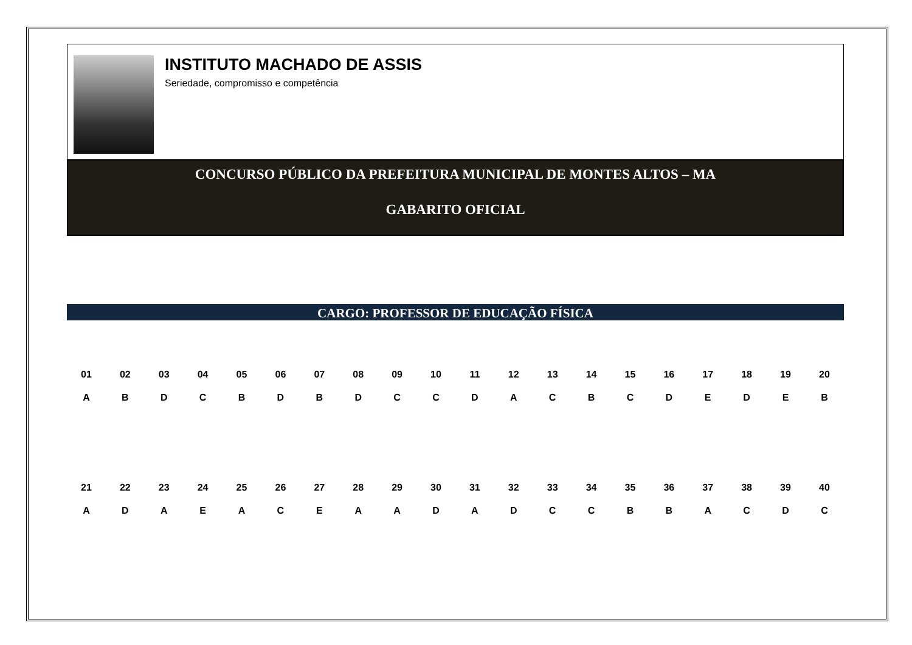INSTITUTO MACHADO DE ASSIS
Seriedade, compromisso e competência
CONCURSO PÚBLICO DA PREFEITURA MUNICIPAL DE MONTES ALTOS – MA
GABARITO OFICIAL
CARGO: PROFESSOR DE EDUCAÇÃO FÍSICA
| 01 | 02 | 03 | 04 | 05 | 06 | 07 | 08 | 09 | 10 | 11 | 12 | 13 | 14 | 15 | 16 | 17 | 18 | 19 | 20 |
| --- | --- | --- | --- | --- | --- | --- | --- | --- | --- | --- | --- | --- | --- | --- | --- | --- | --- | --- | --- |
| A | B | D | C | B | D | B | D | C | C | D | A | C | B | C | D | E | D | E | B |
| 21 | 22 | 23 | 24 | 25 | 26 | 27 | 28 | 29 | 30 | 31 | 32 | 33 | 34 | 35 | 36 | 37 | 38 | 39 | 40 |
| A | D | A | E | A | C | E | A | A | D | A | D | C | C | B | B | A | C | D | C |